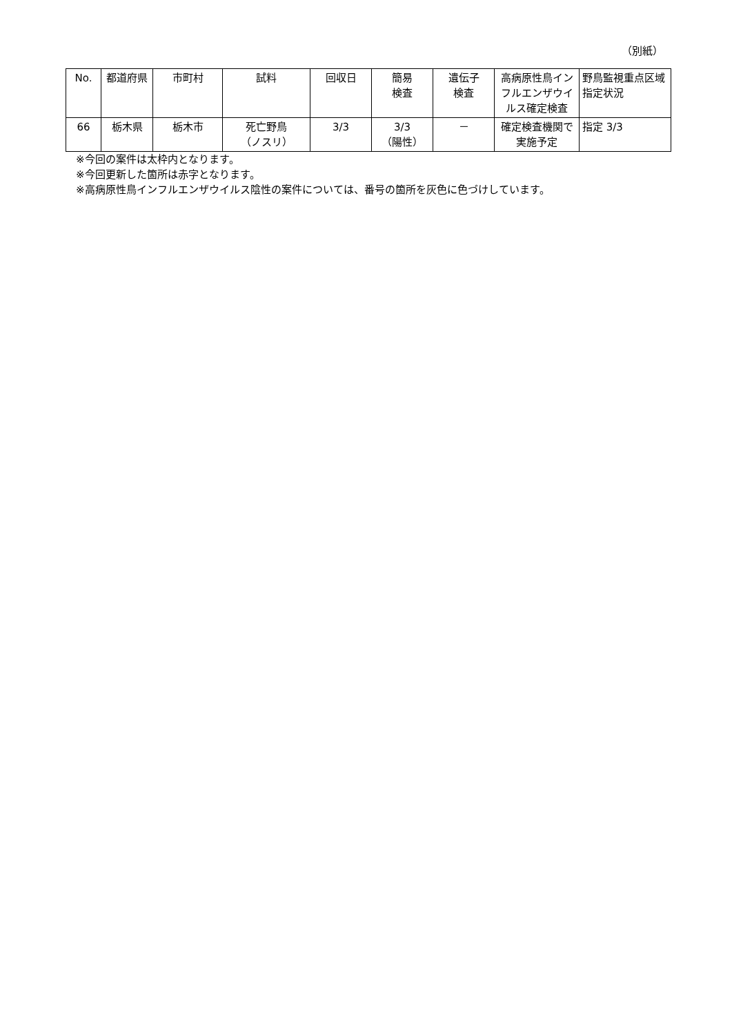（別紙）
| No. | 都道府県 | 市町村 | 試料 | 回収日 | 簡易 検査 | 遺伝子 検査 | 高病原性鳥インフルエンザウイルス確定検査 | 野鳥監視重点区域指定状況 |
| --- | --- | --- | --- | --- | --- | --- | --- | --- |
| 66 | 栃木県 | 栃木市 | 死亡野鳥 （ノスリ） | 3/3 | 3/3 （陽性） | － | 確定検査機関で実施予定 | 指定 3/3 |
※今回の案件は太枠内となります。
※今回更新した箇所は赤字となります。
※高病原性鳥インフルエンザウイルス陰性の案件については、番号の箇所を灰色に色づけしています。